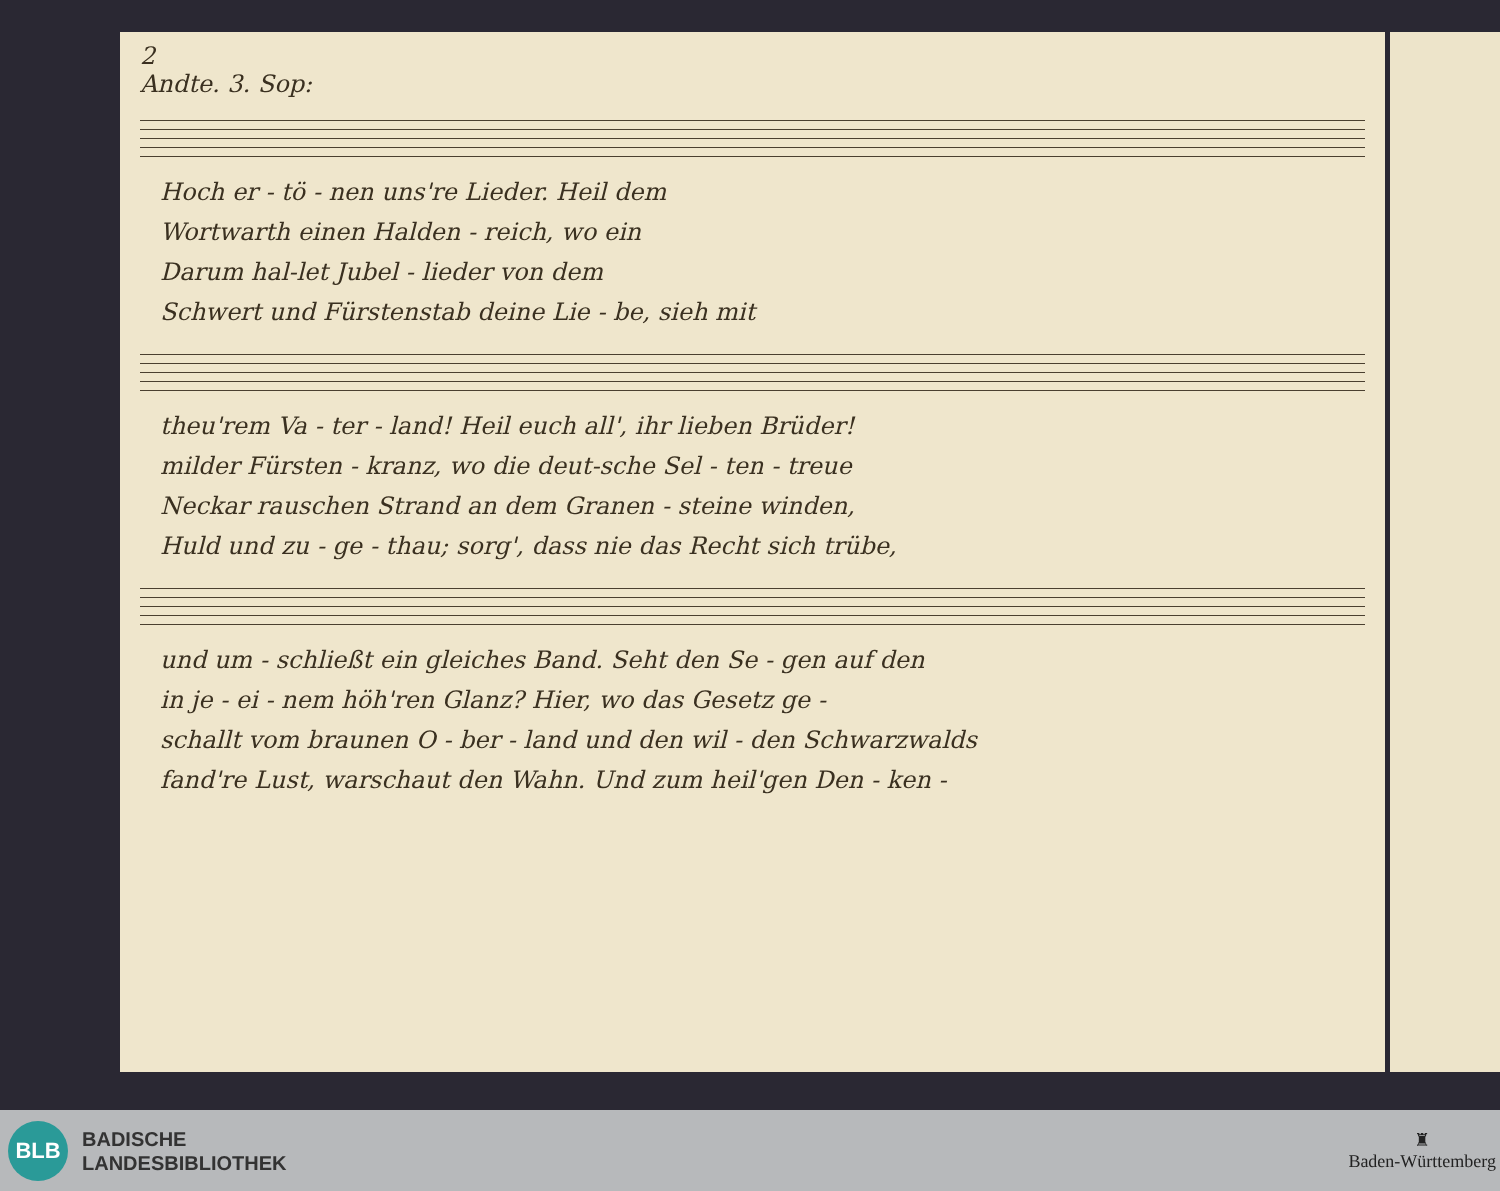2
Andte. 3. Sop:
Hoch er - tö - nen uns're Lieder. Heil dem
Wortwarth einen Halden - reich, wo ein
Darum hal-let Jubel - lieder von dem
Schwert und Fürstenstab deine Lie - be, sieh mit
theu'rem Va - ter - land! Heil euch all', ihr lieben Brüder!
milder Fürsten - kranz, wo die deut-sche Sel - ten - treue
Neckar rauschen Strand an dem Granen - steine winden,
Huld und zu - ge - thau; sorg', dass nie das Recht sich trübe,
und um - schließt ein gleiches Band. Seht den Se - gen auf den
in je - ei - nem höh'ren Glanz? Hier, wo das Gesetz ge -
schallt vom braunen O - ber - land und den wil - den Schwarzwalds
fand're Lust, warschaut den Wahn. Und zum heil'gen Den - ken -
BLB
BADISCHE
LANDESBIBLIOTHEK
♜
Baden-Württemberg